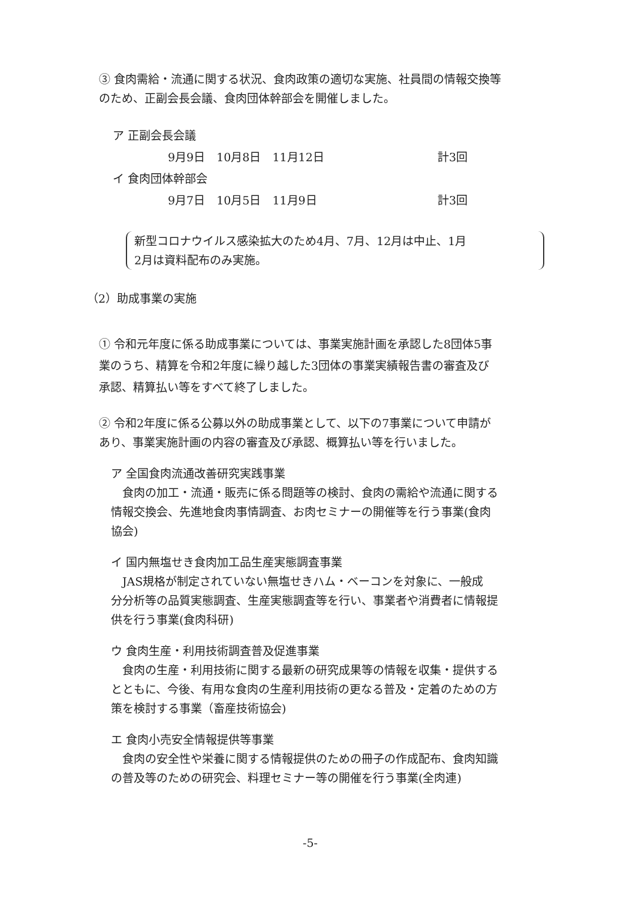③ 食肉需給・流通に関する状況、食肉政策の適切な実施、社員間の情報交換等
のため、正副会長会議、食肉団体幹部会を開催しました。
ア 正副会長会議
9月9日　10月8日　11月12日 計3回
イ 食肉団体幹部会
9月7日　10月5日　11月9日 計3回
新型コロナウイルス感染拡大のため4月、7月、12月は中止、1月
2月は資料配布のみ実施。
（2）助成事業の実施
① 令和元年度に係る助成事業については、事業実施計画を承認した8団体5事
業のうち、精算を令和2年度に繰り越した3団体の事業実績報告書の審査及び
承認、精算払い等をすべて終了しました。
② 令和2年度に係る公募以外の助成事業として、以下の7事業について申請が
あり、事業実施計画の内容の審査及び承認、概算払い等を行いました。
ア 全国食肉流通改善研究実践事業
　食肉の加工・流通・販売に係る問題等の検討、食肉の需給や流通に関する
情報交換会、先進地食肉事情調査、お肉セミナーの開催等を行う事業(食肉
協会)
イ 国内無塩せき食肉加工品生産実態調査事業
　JAS規格が制定されていない無塩せきハム・ベーコンを対象に、一般成
分分析等の品質実態調査、生産実態調査等を行い、事業者や消費者に情報提
供を行う事業(食肉科研)
ウ 食肉生産・利用技術調査普及促進事業
　食肉の生産・利用技術に関する最新の研究成果等の情報を収集・提供する
とともに、今後、有用な食肉の生産利用技術の更なる普及・定着のための方
策を検討する事業（畜産技術協会)
エ 食肉小売安全情報提供等事業
　食肉の安全性や栄養に関する情報提供のための冊子の作成配布、食肉知識
の普及等のための研究会、料理セミナー等の開催を行う事業(全肉連)
-5-